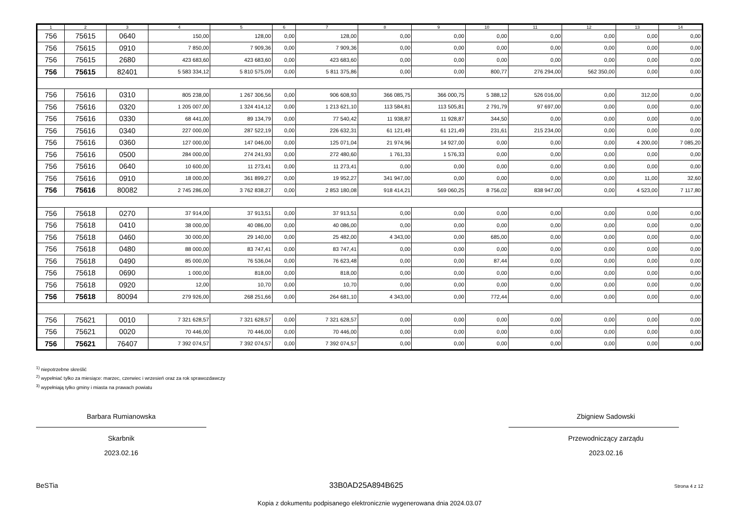| 1 | 2 | 3 | 4 | 5 | 6 | 7 | 8 | 9 | 10 | 11 | 12 | 13 | 14 |
| --- | --- | --- | --- | --- | --- | --- | --- | --- | --- | --- | --- | --- | --- |
| 756 | 75615 | 0640 | 150,00 | 128,00 | 0,00 | 128,00 | 0,00 | 0,00 | 0,00 | 0,00 | 0,00 | 0,00 | 0,00 |
| 756 | 75615 | 0910 | 7 850,00 | 7 909,36 | 0,00 | 7 909,36 | 0,00 | 0,00 | 0,00 | 0,00 | 0,00 | 0,00 | 0,00 |
| 756 | 75615 | 2680 | 423 683,60 | 423 683,60 | 0,00 | 423 683,60 | 0,00 | 0,00 | 0,00 | 0,00 | 0,00 | 0,00 | 0,00 |
| 756 | 75615 | 82401 | 5 583 334,12 | 5 810 575,09 | 0,00 | 5 811 375,86 | 0,00 | 0,00 | 800,77 | 276 294,00 | 562 350,00 | 0,00 | 0,00 |
| 756 | 75616 | 0310 | 805 238,00 | 1 267 306,56 | 0,00 | 906 608,93 | 366 085,75 | 366 000,75 | 5 388,12 | 526 016,00 | 0,00 | 312,00 | 0,00 |
| 756 | 75616 | 0320 | 1 205 007,00 | 1 324 414,12 | 0,00 | 1 213 621,10 | 113 584,81 | 113 505,81 | 2 791,79 | 97 697,00 | 0,00 | 0,00 | 0,00 |
| 756 | 75616 | 0330 | 68 441,00 | 89 134,79 | 0,00 | 77 540,42 | 11 938,87 | 11 928,87 | 344,50 | 0,00 | 0,00 | 0,00 | 0,00 |
| 756 | 75616 | 0340 | 227 000,00 | 287 522,19 | 0,00 | 226 632,31 | 61 121,49 | 61 121,49 | 231,61 | 215 234,00 | 0,00 | 0,00 | 0,00 |
| 756 | 75616 | 0360 | 127 000,00 | 147 046,00 | 0,00 | 125 071,04 | 21 974,96 | 14 927,00 | 0,00 | 0,00 | 0,00 | 4 200,00 | 7 085,20 |
| 756 | 75616 | 0500 | 284 000,00 | 274 241,93 | 0,00 | 272 480,60 | 1 761,33 | 1 576,33 | 0,00 | 0,00 | 0,00 | 0,00 | 0,00 |
| 756 | 75616 | 0640 | 10 600,00 | 11 273,41 | 0,00 | 11 273,41 | 0,00 | 0,00 | 0,00 | 0,00 | 0,00 | 0,00 | 0,00 |
| 756 | 75616 | 0910 | 18 000,00 | 361 899,27 | 0,00 | 19 952,27 | 341 947,00 | 0,00 | 0,00 | 0,00 | 0,00 | 11,00 | 32,60 |
| 756 | 75616 | 80082 | 2 745 286,00 | 3 762 838,27 | 0,00 | 2 853 180,08 | 918 414,21 | 569 060,25 | 8 756,02 | 838 947,00 | 0,00 | 4 523,00 | 7 117,80 |
| 756 | 75618 | 0270 | 37 914,00 | 37 913,51 | 0,00 | 37 913,51 | 0,00 | 0,00 | 0,00 | 0,00 | 0,00 | 0,00 | 0,00 |
| 756 | 75618 | 0410 | 38 000,00 | 40 086,00 | 0,00 | 40 086,00 | 0,00 | 0,00 | 0,00 | 0,00 | 0,00 | 0,00 | 0,00 |
| 756 | 75618 | 0460 | 30 000,00 | 29 140,00 | 0,00 | 25 482,00 | 4 343,00 | 0,00 | 685,00 | 0,00 | 0,00 | 0,00 | 0,00 |
| 756 | 75618 | 0480 | 88 000,00 | 83 747,41 | 0,00 | 83 747,41 | 0,00 | 0,00 | 0,00 | 0,00 | 0,00 | 0,00 | 0,00 |
| 756 | 75618 | 0490 | 85 000,00 | 76 536,04 | 0,00 | 76 623,48 | 0,00 | 0,00 | 87,44 | 0,00 | 0,00 | 0,00 | 0,00 |
| 756 | 75618 | 0690 | 1 000,00 | 818,00 | 0,00 | 818,00 | 0,00 | 0,00 | 0,00 | 0,00 | 0,00 | 0,00 | 0,00 |
| 756 | 75618 | 0920 | 12,00 | 10,70 | 0,00 | 10,70 | 0,00 | 0,00 | 0,00 | 0,00 | 0,00 | 0,00 | 0,00 |
| 756 | 75618 | 80094 | 279 926,00 | 268 251,66 | 0,00 | 264 681,10 | 4 343,00 | 0,00 | 772,44 | 0,00 | 0,00 | 0,00 | 0,00 |
| 756 | 75621 | 0010 | 7 321 628,57 | 7 321 628,57 | 0,00 | 7 321 628,57 | 0,00 | 0,00 | 0,00 | 0,00 | 0,00 | 0,00 | 0,00 |
| 756 | 75621 | 0020 | 70 446,00 | 70 446,00 | 0,00 | 70 446,00 | 0,00 | 0,00 | 0,00 | 0,00 | 0,00 | 0,00 | 0,00 |
| 756 | 75621 | 76407 | 7 392 074,57 | 7 392 074,57 | 0,00 | 7 392 074,57 | 0,00 | 0,00 | 0,00 | 0,00 | 0,00 | 0,00 | 0,00 |
<sup>1)</sup> niepotrzebne skreślić
<sup>2)</sup> wypełniać tylko za miesiące: marzec, czerwiec i wrzesień oraz za rok sprawozdawczy
<sup>3)</sup> wypełniają tylko gminy i miasta na prawach powiatu
Barbara Rumianowska
Skarbnik
2023.02.16
Zbigniew Sadowski
Przewodniczący zarządu
2023.02.16
BeSTia 33B0AD25A894B625 Strona 4 z 12
Kopia z dokumentu podpisanego elektronicznie wygenerowana dnia 2024.03.07